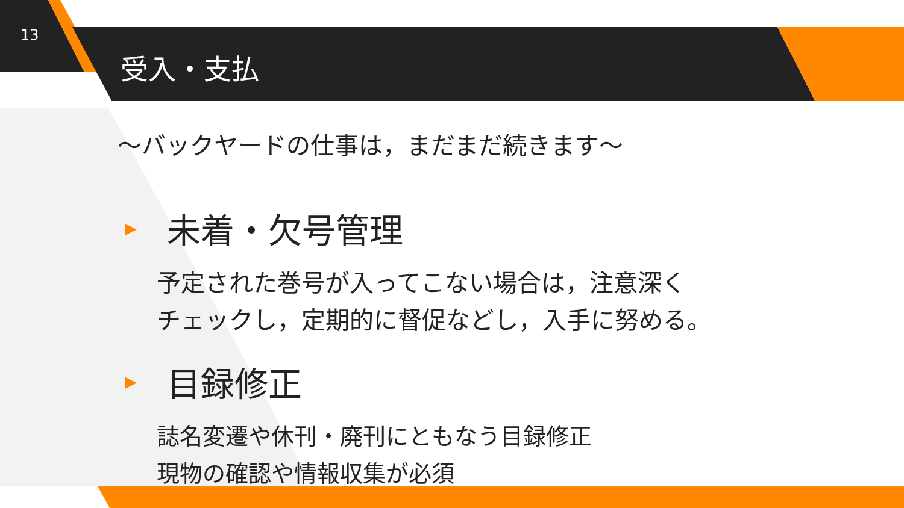13
受入・支払
～バックヤードの仕事は，まだまだ続きます～
▶ 未着・欠号管理
予定された巻号が入ってこない場合は，注意深く
チェックし，定期的に督促などし，入手に努める。
▶ 目録修正
誌名変遷や休刊・廃刊にともなう目録修正
現物の確認や情報収集が必須